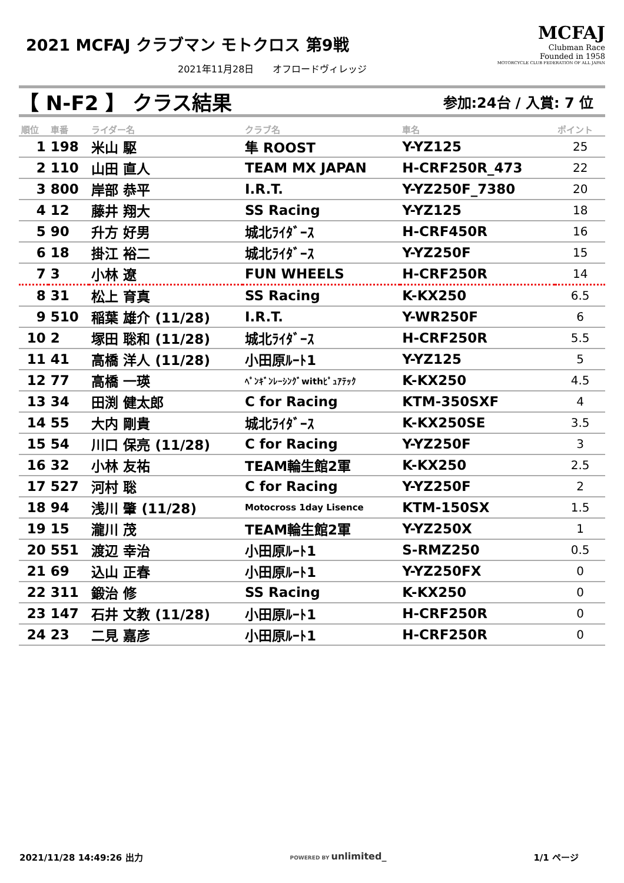2021 MCFAJ クラブマン モトクロス 第9戦
2021年11月28日　　オフロードヴィレッジ
MCFAJ
Clubman Race
Founded in 1958
MOTORCYCLE CLUB FEDERATION OF ALL JAPAN
【 N-F2 】 クラス結果 参加:24台 / 入賞: 7 位
| 順位 | 車番 | ライダー名 | クラブ名 | 車名 | ポイント |
| --- | --- | --- | --- | --- | --- |
| 1 | 198 | 米山 駆 | 隼 ROOST | Y-YZ125 | 25 |
| 2 | 110 | 山田 直人 | TEAM MX JAPAN | H-CRF250R_473 | 22 |
| 3 | 800 | 岸部 恭平 | I.R.T. | Y-YZ250F_7380 | 20 |
| 4 | 12 | 藤井 翔大 | SS Racing | Y-YZ125 | 18 |
| 5 | 90 | 升方 好男 | 城北ﾗｲﾀﾞｰｽ | H-CRF450R | 16 |
| 6 | 18 | 掛江 裕二 | 城北ﾗｲﾀﾞｰｽ | Y-YZ250F | 15 |
| 7 | 3 | 小林 遼 | FUN WHEELS | H-CRF250R | 14 |
| 8 | 31 | 松上 育真 | SS Racing | K-KX250 | 6.5 |
| 9 | 510 | 稲葉 雄介 (11/28) | I.R.T. | Y-WR250F | 6 |
| 10 | 2 | 塚田 聡和 (11/28) | 城北ﾗｲﾀﾞｰｽ | H-CRF250R | 5.5 |
| 11 | 41 | 高橋 洋人 (11/28) | 小田原ﾙｰﾄ1 | Y-YZ125 | 5 |
| 12 | 77 | 高橋 一瑛 | ﾍﾟﾝｷﾞﾝﾚｰｼﾝｸﾞwithﾋﾟｭｱﾃｯｸ | K-KX250 | 4.5 |
| 13 | 34 | 田渕 健太郎 | C for Racing | KTM-350SXF | 4 |
| 14 | 55 | 大内 剛貴 | 城北ﾗｲﾀﾞｰｽ | K-KX250SE | 3.5 |
| 15 | 54 | 川口 保亮 (11/28) | C for Racing | Y-YZ250F | 3 |
| 16 | 32 | 小林 友祐 | TEAM輪生館2軍 | K-KX250 | 2.5 |
| 17 | 527 | 河村 聡 | C for Racing | Y-YZ250F | 2 |
| 18 | 94 | 浅川 肇 (11/28) | Motocross 1day Lisence | KTM-150SX | 1.5 |
| 19 | 15 | 瀧川 茂 | TEAM輪生館2軍 | Y-YZ250X | 1 |
| 20 | 551 | 渡辺 幸治 | 小田原ﾙｰﾄ1 | S-RMZ250 | 0.5 |
| 21 | 69 | 込山 正春 | 小田原ﾙｰﾄ1 | Y-YZ250FX | 0 |
| 22 | 311 | 鍛治 修 | SS Racing | K-KX250 | 0 |
| 23 | 147 | 石井 文教 (11/28) | 小田原ﾙｰﾄ1 | H-CRF250R | 0 |
| 24 | 23 | 二見 嘉彦 | 小田原ﾙｰﾄ1 | H-CRF250R | 0 |
2021/11/28 14:49:26 出力 POWERED BY unlimited_ 1/1 ページ